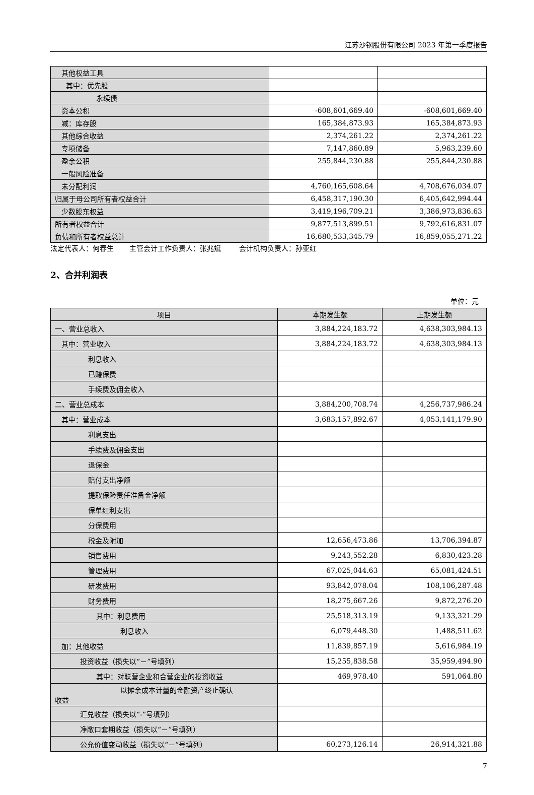江苏沙钢股份有限公司 2023 年第一季度报告
| 其他权益工具 | | |
| 其中：优先股 | | |
| 永续债 | | |
| 资本公积 | -608,601,669.40 | -608,601,669.40 |
| 减：库存股 | 165,384,873.93 | 165,384,873.93 |
| 其他综合收益 | 2,374,261.22 | 2,374,261.22 |
| 专项储备 | 7,147,860.89 | 5,963,239.60 |
| 盈余公积 | 255,844,230.88 | 255,844,230.88 |
| 一般风险准备 | | |
| 未分配利润 | 4,760,165,608.64 | 4,708,676,034.07 |
| 归属于母公司所有者权益合计 | 6,458,317,190.30 | 6,405,642,994.44 |
| 少数股东权益 | 3,419,196,709.21 | 3,386,973,836.63 |
| 所有者权益合计 | 9,877,513,899.51 | 9,792,616,831.07 |
| 负债和所有者权益总计 | 16,680,533,345.79 | 16,859,055,271.22 |
法定代表人：何春生 主管会计工作负责人：张兆斌 会计机构负责人：孙亚红
2、合并利润表
单位：元
| 项目 | 本期发生额 | 上期发生额 |
| --- | --- | --- |
| 一、营业总收入 | 3,884,224,183.72 | 4,638,303,984.13 |
| 其中：营业收入 | 3,884,224,183.72 | 4,638,303,984.13 |
| 利息收入 | | |
| 已赚保费 | | |
| 手续费及佣金收入 | | |
| 二、营业总成本 | 3,884,200,708.74 | 4,256,737,986.24 |
| 其中：营业成本 | 3,683,157,892.67 | 4,053,141,179.90 |
| 利息支出 | | |
| 手续费及佣金支出 | | |
| 退保金 | | |
| 赔付支出净额 | | |
| 提取保险责任准备金净额 | | |
| 保单红利支出 | | |
| 分保费用 | | |
| 税金及附加 | 12,656,473.86 | 13,706,394.87 |
| 销售费用 | 9,243,552.28 | 6,830,423.28 |
| 管理费用 | 67,025,044.63 | 65,081,424.51 |
| 研发费用 | 93,842,078.04 | 108,106,287.48 |
| 财务费用 | 18,275,667.26 | 9,872,276.20 |
| 其中：利息费用 | 25,518,313.19 | 9,133,321.29 |
| 利息收入 | 6,079,448.30 | 1,488,511.62 |
| 加：其他收益 | 11,839,857.19 | 5,616,984.19 |
| 投资收益（损失以“－”号填列） | 15,255,838.58 | 35,959,494.90 |
| 其中：对联营企业和合营企业的投资收益 | 469,978.40 | 591,064.80 |
| 以摊余成本计量的金融资产终止确认 收益 | | |
| 汇兑收益（损失以“-”号填列） | | |
| 净敞口套期收益（损失以“－”号填列） | | |
| 公允价值变动收益（损失以“－”号填列） | 60,273,126.14 | 26,914,321.88 |
7